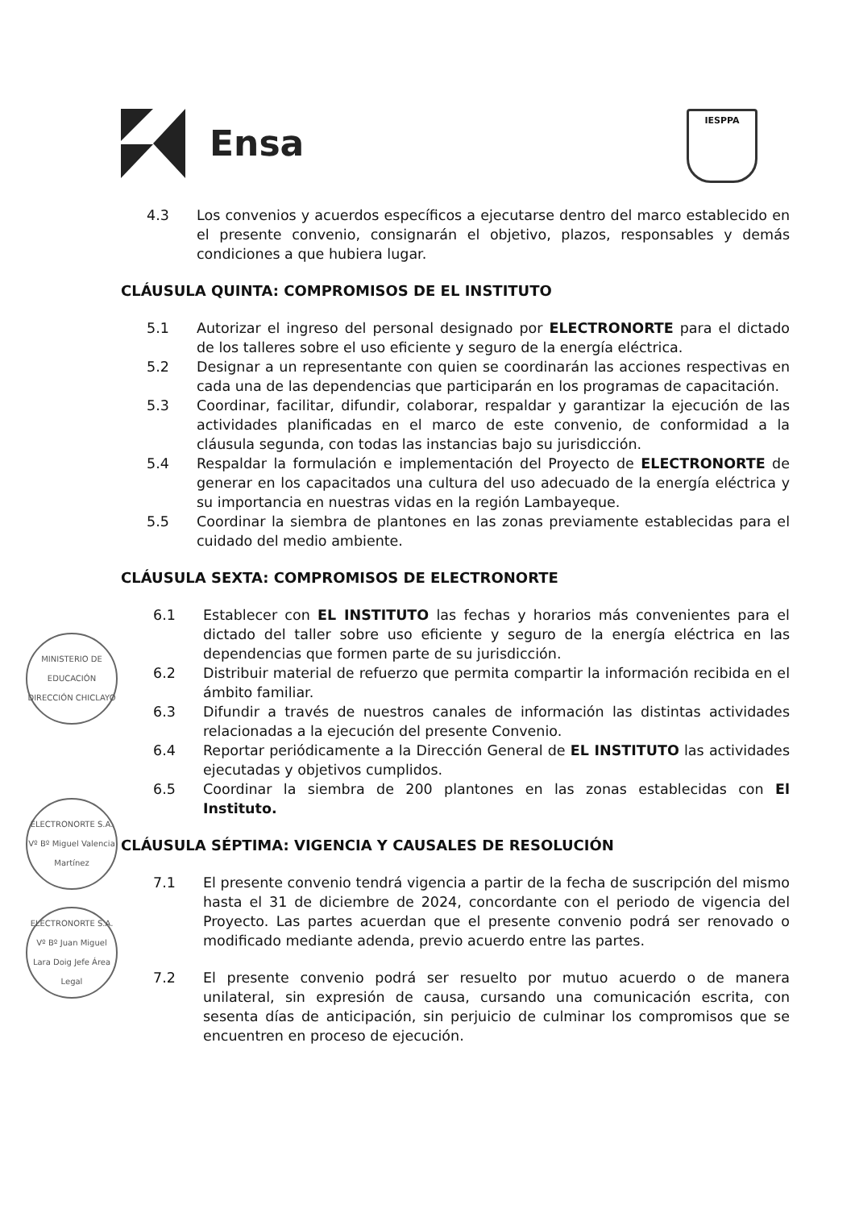Ensa
IESPPA
4.3 Los convenios y acuerdos específicos a ejecutarse dentro del marco establecido en el presente convenio, consignarán el objetivo, plazos, responsables y demás condiciones a que hubiera lugar.
CLÁUSULA QUINTA: COMPROMISOS DE EL INSTITUTO
5.1 Autorizar el ingreso del personal designado por ELECTRONORTE para el dictado de los talleres sobre el uso eficiente y seguro de la energía eléctrica.
5.2 Designar a un representante con quien se coordinarán las acciones respectivas en cada una de las dependencias que participarán en los programas de capacitación.
5.3 Coordinar, facilitar, difundir, colaborar, respaldar y garantizar la ejecución de las actividades planificadas en el marco de este convenio, de conformidad a la cláusula segunda, con todas las instancias bajo su jurisdicción.
5.4 Respaldar la formulación e implementación del Proyecto de ELECTRONORTE de generar en los capacitados una cultura del uso adecuado de la energía eléctrica y su importancia en nuestras vidas en la región Lambayeque.
5.5 Coordinar la siembra de plantones en las zonas previamente establecidas para el cuidado del medio ambiente.
CLÁUSULA SEXTA: COMPROMISOS DE ELECTRONORTE
6.1 Establecer con EL INSTITUTO las fechas y horarios más convenientes para el dictado del taller sobre uso eficiente y seguro de la energía eléctrica en las dependencias que formen parte de su jurisdicción.
6.2 Distribuir material de refuerzo que permita compartir la información recibida en el ámbito familiar.
6.3 Difundir a través de nuestros canales de información las distintas actividades relacionadas a la ejecución del presente Convenio.
6.4 Reportar periódicamente a la Dirección General de EL INSTITUTO las actividades ejecutadas y objetivos cumplidos.
6.5 Coordinar la siembra de 200 plantones en las zonas establecidas con El Instituto.
CLÁUSULA SÉPTIMA: VIGENCIA Y CAUSALES DE RESOLUCIÓN
7.1 El presente convenio tendrá vigencia a partir de la fecha de suscripción del mismo hasta el 31 de diciembre de 2024, concordante con el periodo de vigencia del Proyecto. Las partes acuerdan que el presente convenio podrá ser renovado o modificado mediante adenda, previo acuerdo entre las partes.
7.2 El presente convenio podrá ser resuelto por mutuo acuerdo o de manera unilateral, sin expresión de causa, cursando una comunicación escrita, con sesenta días de anticipación, sin perjuicio de culminar los compromisos que se encuentren en proceso de ejecución.
MINISTERIO DE EDUCACIÓN DIRECCIÓN CHICLAYO
ELECTRONORTE S.A. Vº Bº Miguel Valencia Martínez
ELECTRONORTE S.A. Vº Bº Juan Miguel Lara Doig Jefe Área Legal